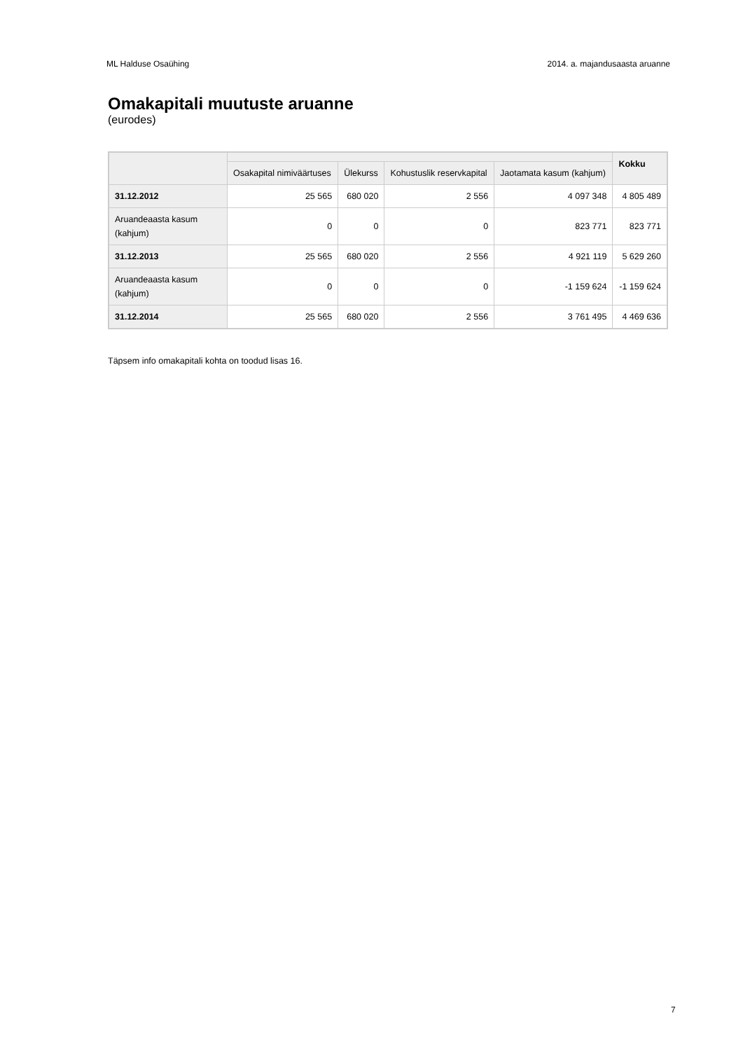ML Halduse Osaühing 2014. a. majandusaasta aruanne
Omakapitali muutuste aruanne
(eurodes)
| | | | | | Kokku |
| --- | --- | --- | --- | --- | --- |
| | Osakapital nimiväärtuses | Ülekurss | Kohustuslik reservkapital | Jaotamata kasum (kahjum) | |
| 31.12.2012 | 25 565 | 680 020 | 2 556 | 4 097 348 | 4 805 489 |
| Aruandeaasta kasum (kahjum) | 0 | 0 | 0 | 823 771 | 823 771 |
| 31.12.2013 | 25 565 | 680 020 | 2 556 | 4 921 119 | 5 629 260 |
| Aruandeaasta kasum (kahjum) | 0 | 0 | 0 | -1 159 624 | -1 159 624 |
| 31.12.2014 | 25 565 | 680 020 | 2 556 | 3 761 495 | 4 469 636 |
Täpsem info omakapitali kohta on toodud lisas 16.
7